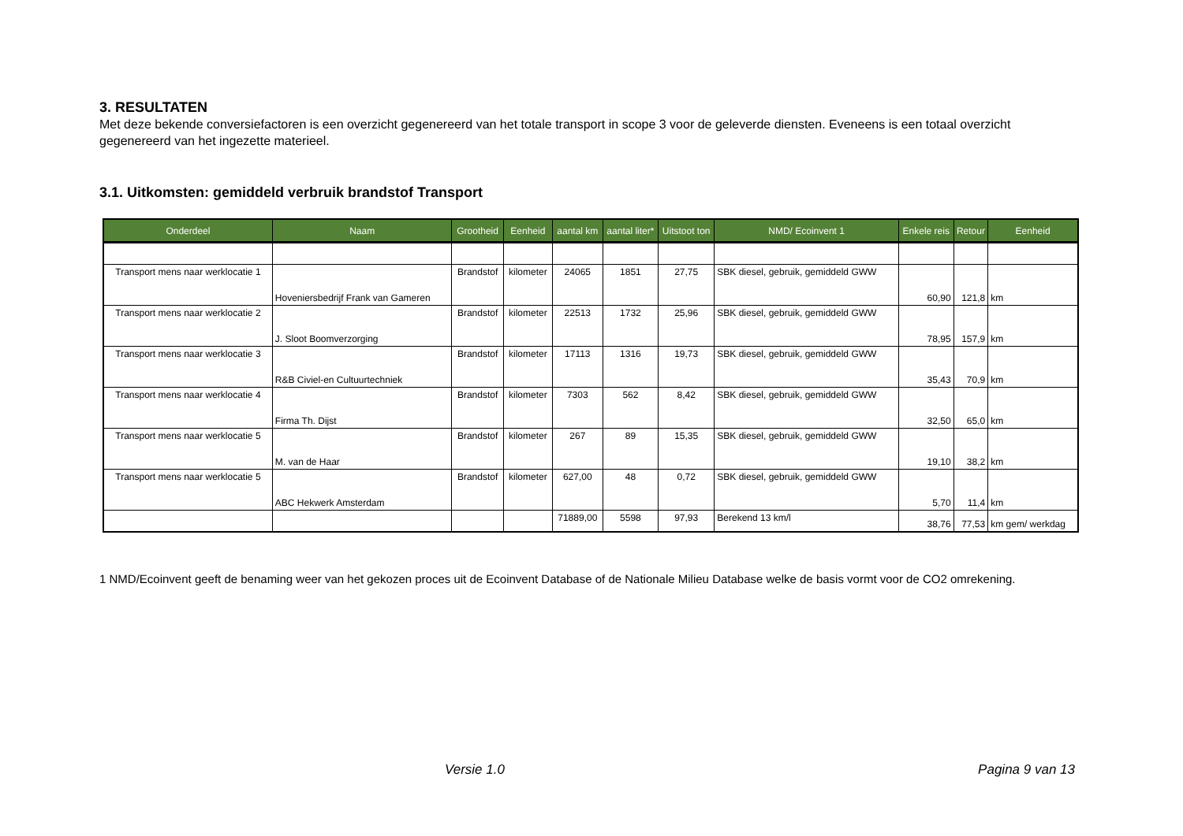3. RESULTATEN
Met deze bekende conversiefactoren is een overzicht gegenereerd van het totale transport in scope 3 voor de geleverde diensten. Eveneens is een totaal overzicht gegenereerd van het ingezette materieel.
3.1. Uitkomsten: gemiddeld verbruik brandstof Transport
| Onderdeel | Naam | Grootheid | Eenheid | aantal km | aantal liter* | Uitstoot ton | NMD/ Ecoinvent 1 | Enkele reis | Retour | Eenheid |
| --- | --- | --- | --- | --- | --- | --- | --- | --- | --- | --- |
| Transport mens naar werklocatie 1 | Hoveniersbedrijf Frank van Gameren | Brandstof | kilometer | 24065 | 1851 | 27,75 | SBK diesel, gebruik, gemiddeld GWW | 60,90 | 121,8 | km |
| Transport mens naar werklocatie 2 | J. Sloot Boomverzorging | Brandstof | kilometer | 22513 | 1732 | 25,96 | SBK diesel, gebruik, gemiddeld GWW | 78,95 | 157,9 | km |
| Transport mens naar werklocatie 3 | R&B Civiel-en Cultuurtechniek | Brandstof | kilometer | 17113 | 1316 | 19,73 | SBK diesel, gebruik, gemiddeld GWW | 35,43 | 70,9 | km |
| Transport mens naar werklocatie 4 | Firma Th. Dijst | Brandstof | kilometer | 7303 | 562 | 8,42 | SBK diesel, gebruik, gemiddeld GWW | 32,50 | 65,0 | km |
| Transport mens naar werklocatie 5 | M. van de Haar | Brandstof | kilometer | 267 | 89 | 15,35 | SBK diesel, gebruik, gemiddeld GWW | 19,10 | 38,2 | km |
| Transport mens naar werklocatie 5 | ABC Hekwerk Amsterdam | Brandstof | kilometer | 627,00 | 48 | 0,72 | SBK diesel, gebruik, gemiddeld GWW | 5,70 | 11,4 | km |
| | | | | 71889,00 | 5598 | 97,93 | Berekend 13 km/l | 38,76 | 77,53 | km gem/ werkdag |
1 NMD/Ecoinvent geeft de benaming weer van het gekozen proces uit de Ecoinvent Database of de Nationale Milieu Database welke de basis vormt voor de CO2 omrekening.
Versie 1.0 Pagina 9 van 13